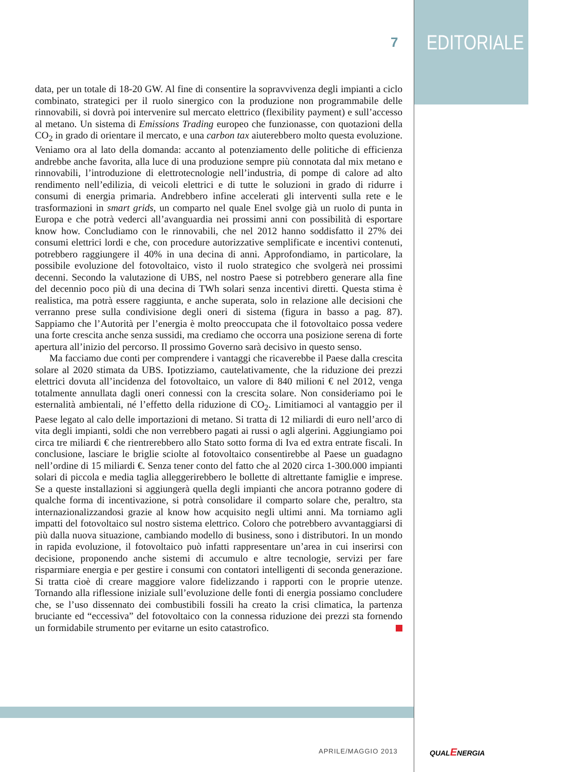7
EDITORIALE
data, per un totale di 18-20 GW. Al fine di consentire la sopravvivenza degli impianti a ciclo combinato, strategici per il ruolo sinergico con la produzione non programmabile delle rinnovabili, si dovrà poi intervenire sul mercato elettrico (flexibility payment) e sull’accesso al metano. Un sistema di Emissions Trading europeo che funzionasse, con quotazioni della CO<sub>2</sub> in grado di orientare il mercato, e una carbon tax aiuterebbero molto questa evoluzione. Veniamo ora al lato della domanda: accanto al potenziamento delle politiche di efficienza andrebbe anche favorita, alla luce di una produzione sempre più connotata dal mix metano e rinnovabili, l’introduzione di elettrotecnologie nell’industria, di pompe di calore ad alto rendimento nell’edilizia, di veicoli elettrici e di tutte le soluzioni in grado di ridurre i consumi di energia primaria. Andrebbero infine accelerati gli interventi sulla rete e le trasformazioni in smart grids, un comparto nel quale Enel svolge già un ruolo di punta in Europa e che potrà vederci all’avanguardia nei prossimi anni con possibilità di esportare know how. Concludiamo con le rinnovabili, che nel 2012 hanno soddisfatto il 27% dei consumi elettrici lordi e che, con procedure autorizzative semplificate e incentivi contenuti, potrebbero raggiungere il 40% in una decina di anni. Approfondiamo, in particolare, la possibile evoluzione del fotovoltaico, visto il ruolo strategico che svolgerà nei prossimi decenni. Secondo la valutazione di UBS, nel nostro Paese si potrebbero generare alla fine del decennio poco più di una decina di TWh solari senza incentivi diretti. Questa stima è realistica, ma potrà essere raggiunta, e anche superata, solo in relazione alle decisioni che verranno prese sulla condivisione degli oneri di sistema (figura in basso a pag. 87). Sappiamo che l’Autorità per l’energia è molto preoccupata che il fotovoltaico possa vedere una forte crescita anche senza sussidi, ma crediamo che occorra una posizione serena di forte apertura all’inizio del percorso. Il prossimo Governo sarà decisivo in questo senso.
Ma facciamo due conti per comprendere i vantaggi che ricaverebbe il Paese dalla crescita solare al 2020 stimata da UBS. Ipotizziamo, cautelativamente, che la riduzione dei prezzi elettrici dovuta all’incidenza del fotovoltaico, un valore di 840 milioni € nel 2012, venga totalmente annullata dagli oneri connessi con la crescita solare. Non consideriamo poi le esternalità ambientali, né l’effetto della riduzione di CO<sub>2</sub>. Limitiamoci al vantaggio per il Paese legato al calo delle importazioni di metano. Si tratta di 12 miliardi di euro nell’arco di vita degli impianti, soldi che non verrebbero pagati ai russi o agli algerini. Aggiungiamo poi circa tre miliardi € che rientrerebbero allo Stato sotto forma di Iva ed extra entrate fiscali. In conclusione, lasciare le briglie sciolte al fotovoltaico consentirebbe al Paese un guadagno nell’ordine di 15 miliardi €. Senza tener conto del fatto che al 2020 circa 1-300.000 impianti solari di piccola e media taglia alleggerirebbero le bollette di altrettante famiglie e imprese. Se a queste installazioni si aggiungerà quella degli impianti che ancora potranno godere di qualche forma di incentivazione, si potrà consolidare il comparto solare che, peraltro, sta internazionalizzandosi grazie al know how acquisito negli ultimi anni. Ma torniamo agli impatti del fotovoltaico sul nostro sistema elettrico. Coloro che potrebbero avvantaggiarsi di più dalla nuova situazione, cambiando modello di business, sono i distributori. In un mondo in rapida evoluzione, il fotovoltaico può infatti rappresentare un’area in cui inserirsi con decisione, proponendo anche sistemi di accumulo e altre tecnologie, servizi per fare risparmiare energia e per gestire i consumi con contatori intelligenti di seconda generazione. Si tratta cioè di creare maggiore valore fidelizzando i rapporti con le proprie utenze. Tornando alla riflessione iniziale sull’evoluzione delle fonti di energia possiamo concludere che, se l’uso dissennato dei combustibili fossili ha creato la crisi climatica, la partenza bruciante ed “eccessiva” del fotovoltaico con la connessa riduzione dei prezzi sta fornendo un formidabile strumento per evitarne un esito catastrofico.
APRILE/MAGGIO 2013 QUALENERGIA